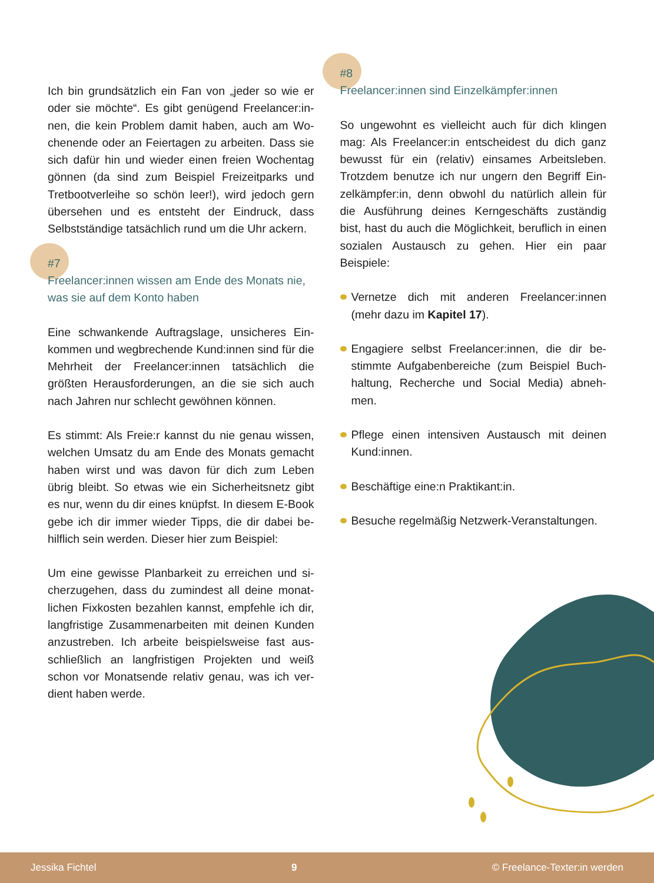Ich bin grundsätzlich ein Fan von „jeder so wie er oder sie möchte“. Es gibt genügend Freelancer:in­nen, die kein Problem damit haben, auch am Wo­chenende oder an Feiertagen zu arbeiten. Dass sie sich dafür hin und wieder einen freien Wochen­tag gönnen (da sind zum Beispiel Freizeitparks und Tretbootverleihe so schön leer!), wird jedoch gern übersehen und es entsteht der Eindruck, dass Selbstständige tatsächlich rund um die Uhr ackern.
#7
Freelancer:innen wissen am Ende des Monats nie, was sie auf dem Konto haben
Eine schwankende Auftragslage, unsicheres Ein­kommen und wegbrechende Kund:innen sind für die Mehrheit der Freelancer:innen tatsächlich die größten Herausforderungen, an die sie sich auch nach Jahren nur schlecht gewöhnen können.
Es stimmt: Als Freie:r kannst du nie genau wissen, welchen Umsatz du am Ende des Monats gemacht haben wirst und was davon für dich zum Leben übrig bleibt. So etwas wie ein Sicherheitsnetz gibt es nur, wenn du dir eines knüpfst. In diesem E-Book gebe ich dir immer wieder Tipps, die dir dabei be­hilflich sein werden. Dieser hier zum Beispiel:
Um eine gewisse Planbarkeit zu erreichen und si­cherzugehen, dass du zumindest all deine monat­lichen Fixkosten bezahlen kannst, empfehle ich dir, langfristige Zusammenarbeiten mit deinen Kunden anzustreben. Ich arbeite beispielsweise fast aus­schließlich an langfristigen Projekten und weiß schon vor Monatsende relativ genau, was ich ver­dient haben werde.
#8
Freelancer:innen sind Einzelkämpfer:innen
So ungewohnt es vielleicht auch für dich klingen mag: Als Freelancer:in entscheidest du dich ganz bewusst für ein (relativ) einsames Arbeitsleben. Trotzdem benutze ich nur ungern den Begriff Ein­zelkämpfer:in, denn obwohl du natürlich allein für die Ausführung deines Kerngeschäfts zuständig bist, hast du auch die Möglichkeit, beruflich in einen sozialen Austausch zu gehen. Hier ein paar Beispiele:
Vernetze dich mit anderen Freelancer:innen (mehr dazu im Kapitel 17).
Engagiere selbst Freelancer:innen, die dir be­stimmte Aufgabenbereiche (zum Beispiel Buch­haltung, Recherche und Social Media) abneh­men.
Pflege einen intensiven Austausch mit deinen Kund:innen.
Beschäftige eine:n Praktikant:in.
Besuche regelmäßig Netzwerk-Veranstaltungen.
Jessika Fichtel 9 © Freelance-Texter:in werden